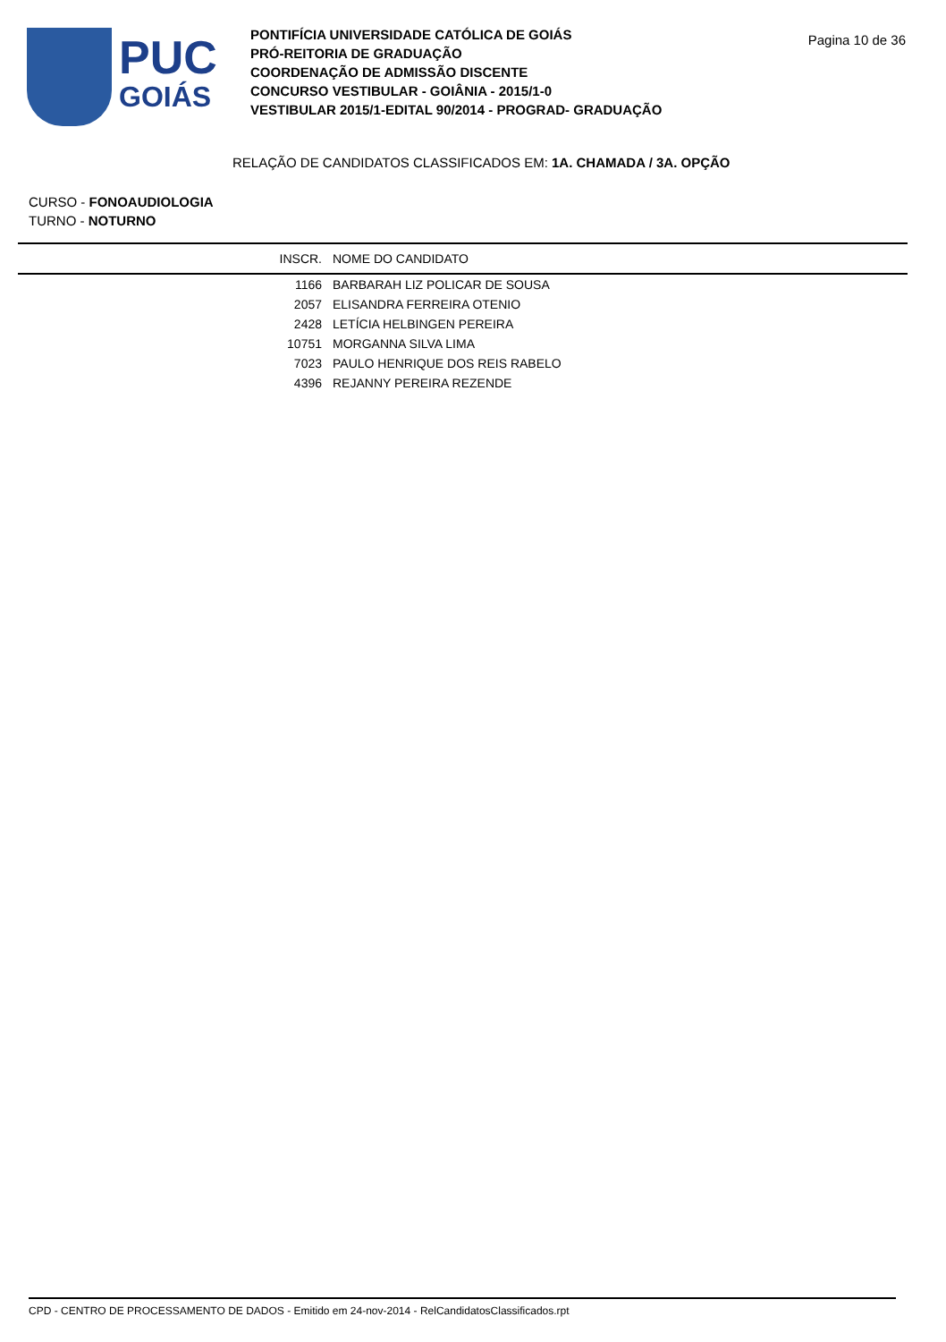PUC
GOIÁS
PONTIFÍCIA UNIVERSIDADE CATÓLICA DE GOIÁS
PRÓ-REITORIA DE GRADUAÇÃO
COORDENAÇÃO DE ADMISSÃO DISCENTE
CONCURSO VESTIBULAR - GOIÂNIA - 2015/1-0
VESTIBULAR 2015/1-EDITAL 90/2014 - PROGRAD- GRADUAÇÃO
Pagina 10 de 36
RELAÇÃO DE CANDIDATOS CLASSIFICADOS EM: 1A. CHAMADA / 3A. OPÇÃO
CURSO - FONOAUDIOLOGIA
TURNO - NOTURNO
| | INSCR. | NOME DO CANDIDATO |
| --- | --- | --- |
| | 1166 | BARBARAH LIZ POLICAR DE SOUSA |
| | 2057 | ELISANDRA FERREIRA OTENIO |
| | 2428 | LETÍCIA HELBINGEN PEREIRA |
| | 10751 | MORGANNA SILVA LIMA |
| | 7023 | PAULO HENRIQUE DOS REIS RABELO |
| | 4396 | REJANNY PEREIRA REZENDE |
CPD - CENTRO DE PROCESSAMENTO DE DADOS - Emitido em 24-nov-2014 - RelCandidatosClassificados.rpt